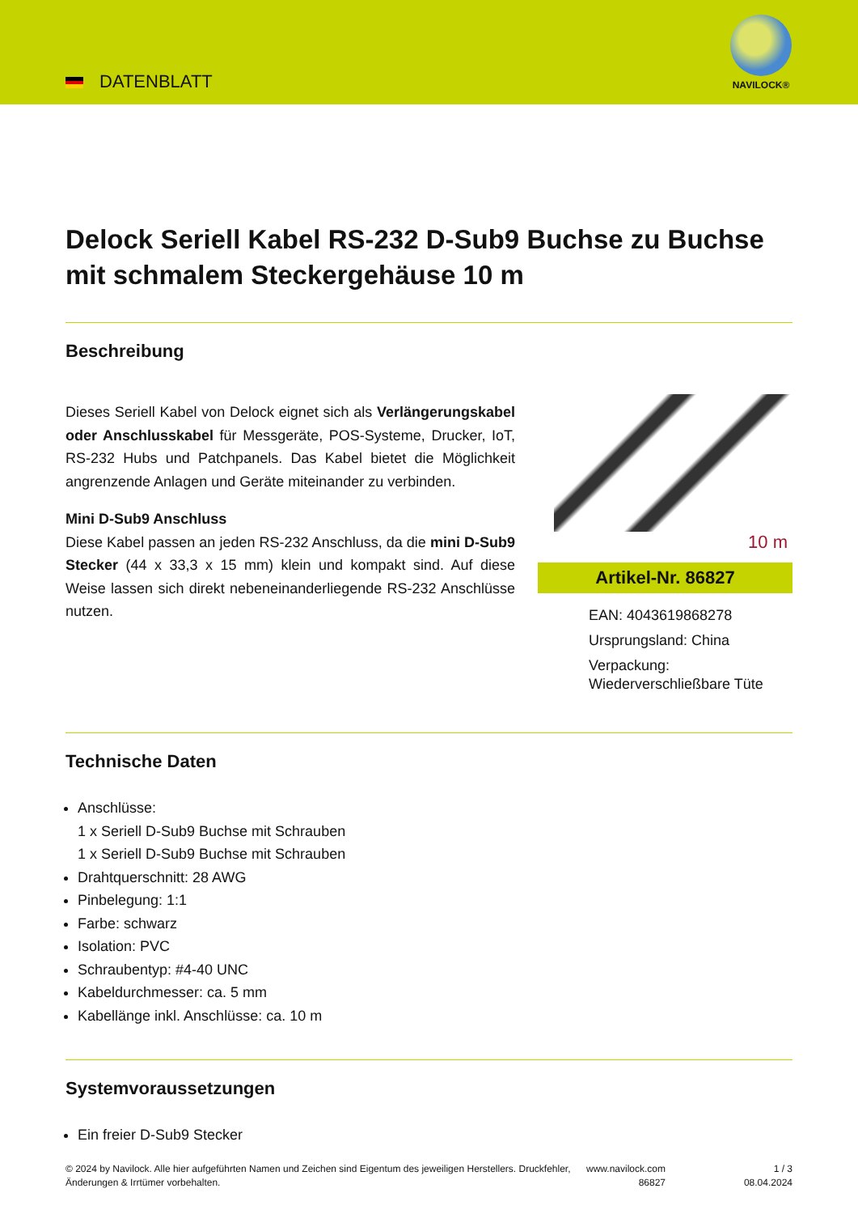DATENBLATT
NAVILOCK®
Delock Seriell Kabel RS-232 D-Sub9 Buchse zu Buchse mit schmalem Steckergehäuse 10 m
Beschreibung
Dieses Seriell Kabel von Delock eignet sich als Verlängerungskabel oder Anschlusskabel für Messgeräte, POS-Systeme, Drucker, IoT, RS-232 Hubs und Patchpanels. Das Kabel bietet die Möglichkeit angrenzende Anlagen und Geräte miteinander zu verbinden.
Mini D-Sub9 Anschluss
Diese Kabel passen an jeden RS-232 Anschluss, da die mini D-Sub9 Stecker (44 x 33,3 x 15 mm) klein und kompakt sind. Auf diese Weise lassen sich direkt nebeneinanderliegende RS-232 Anschlüsse nutzen.
10 m
Artikel-Nr. 86827
EAN: 4043619868278
Ursprungsland: China
Verpackung: Wiederverschließbare Tüte
Technische Daten
Anschlüsse:
1 x Seriell D-Sub9 Buchse mit Schrauben
1 x Seriell D-Sub9 Buchse mit Schrauben
Drahtquerschnitt: 28 AWG
Pinbelegung: 1:1
Farbe: schwarz
Isolation: PVC
Schraubentyp: #4-40 UNC
Kabeldurchmesser: ca. 5 mm
Kabellänge inkl. Anschlüsse: ca. 10 m
Systemvoraussetzungen
Ein freier D-Sub9 Stecker
© 2024 by Navilock. Alle hier aufgeführten Namen und Zeichen sind Eigentum des jeweiligen Herstellers. Druckfehler, Änderungen & Irrtümer vorbehalten.
www.navilock.com
86827
1 / 3
08.04.2024